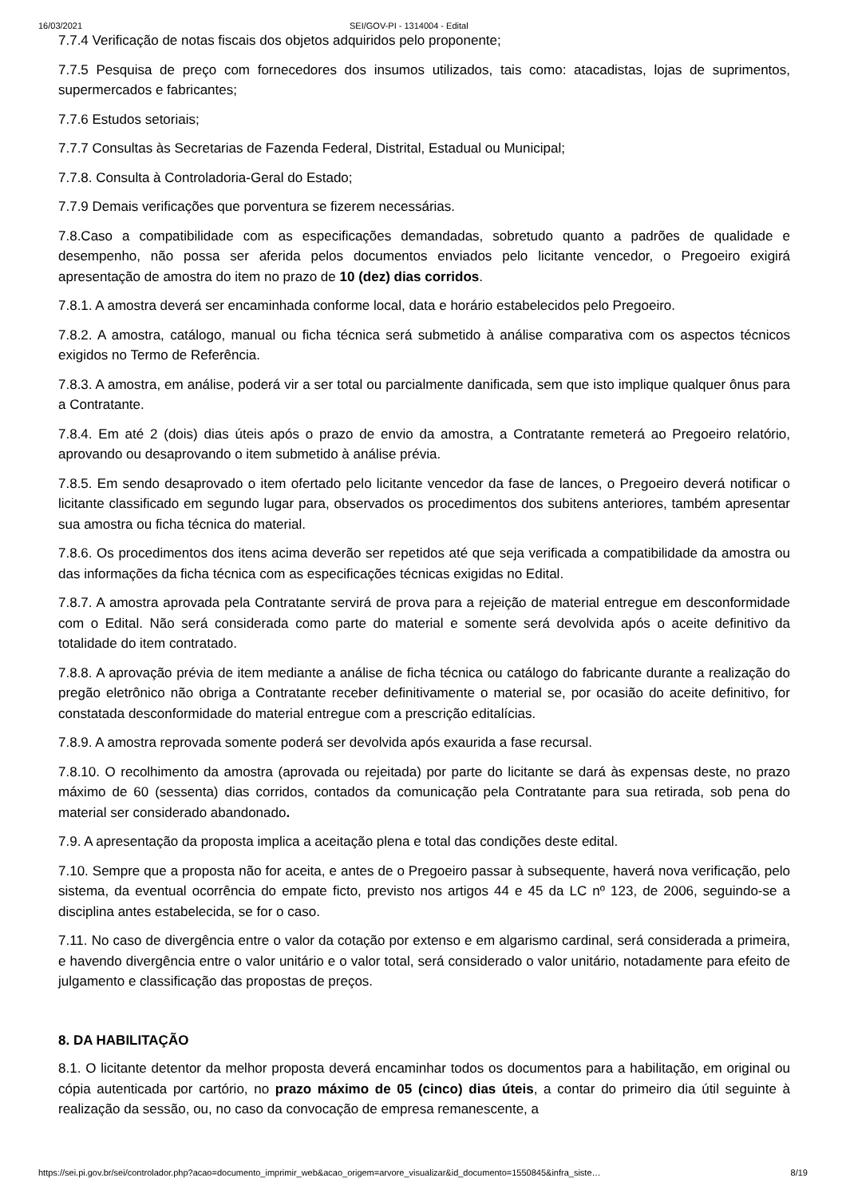16/03/2021 SEI/GOV-PI - 1314004 - Edital
7.7.4 Verificação de notas fiscais dos objetos adquiridos pelo proponente;
7.7.5 Pesquisa de preço com fornecedores dos insumos utilizados, tais como: atacadistas, lojas de suprimentos, supermercados e fabricantes;
7.7.6 Estudos setoriais;
7.7.7 Consultas às Secretarias de Fazenda Federal, Distrital, Estadual ou Municipal;
7.7.8. Consulta à Controladoria-Geral do Estado;
7.7.9 Demais verificações que porventura se fizerem necessárias.
7.8.Caso a compatibilidade com as especificações demandadas, sobretudo quanto a padrões de qualidade e desempenho, não possa ser aferida pelos documentos enviados pelo licitante vencedor, o Pregoeiro exigirá apresentação de amostra do item no prazo de 10 (dez) dias corridos.
7.8.1. A amostra deverá ser encaminhada conforme local, data e horário estabelecidos pelo Pregoeiro.
7.8.2. A amostra, catálogo, manual ou ficha técnica será submetido à análise comparativa com os aspectos técnicos exigidos no Termo de Referência.
7.8.3. A amostra, em análise, poderá vir a ser total ou parcialmente danificada, sem que isto implique qualquer ônus para a Contratante.
7.8.4. Em até 2 (dois) dias úteis após o prazo de envio da amostra, a Contratante remeterá ao Pregoeiro relatório, aprovando ou desaprovando o item submetido à análise prévia.
7.8.5. Em sendo desaprovado o item ofertado pelo licitante vencedor da fase de lances, o Pregoeiro deverá notificar o licitante classificado em segundo lugar para, observados os procedimentos dos subitens anteriores, também apresentar sua amostra ou ficha técnica do material.
7.8.6. Os procedimentos dos itens acima deverão ser repetidos até que seja verificada a compatibilidade da amostra ou das informações da ficha técnica com as especificações técnicas exigidas no Edital.
7.8.7. A amostra aprovada pela Contratante servirá de prova para a rejeição de material entregue em desconformidade com o Edital. Não será considerada como parte do material e somente será devolvida após o aceite definitivo da totalidade do item contratado.
7.8.8. A aprovação prévia de item mediante a análise de ficha técnica ou catálogo do fabricante durante a realização do pregão eletrônico não obriga a Contratante receber definitivamente o material se, por ocasião do aceite definitivo, for constatada desconformidade do material entregue com a prescrição editalícias.
7.8.9. A amostra reprovada somente poderá ser devolvida após exaurida a fase recursal.
7.8.10. O recolhimento da amostra (aprovada ou rejeitada) por parte do licitante se dará às expensas deste, no prazo máximo de 60 (sessenta) dias corridos, contados da comunicação pela Contratante para sua retirada, sob pena do material ser considerado abandonado.
7.9. A apresentação da proposta implica a aceitação plena e total das condições deste edital.
7.10. Sempre que a proposta não for aceita, e antes de o Pregoeiro passar à subsequente, haverá nova verificação, pelo sistema, da eventual ocorrência do empate ficto, previsto nos artigos 44 e 45 da LC nº 123, de 2006, seguindo-se a disciplina antes estabelecida, se for o caso.
7.11. No caso de divergência entre o valor da cotação por extenso e em algarismo cardinal, será considerada a primeira, e havendo divergência entre o valor unitário e o valor total, será considerado o valor unitário, notadamente para efeito de julgamento e classificação das propostas de preços.
8. DA HABILITAÇÃO
8.1. O licitante detentor da melhor proposta deverá encaminhar todos os documentos para a habilitação, em original ou cópia autenticada por cartório, no prazo máximo de 05 (cinco) dias úteis, a contar do primeiro dia útil seguinte à realização da sessão, ou, no caso da convocação de empresa remanescente, a
https://sei.pi.gov.br/sei/controlador.php?acao=documento_imprimir_web&acao_origem=arvore_visualizar&id_documento=1550845&infra_siste… 8/19